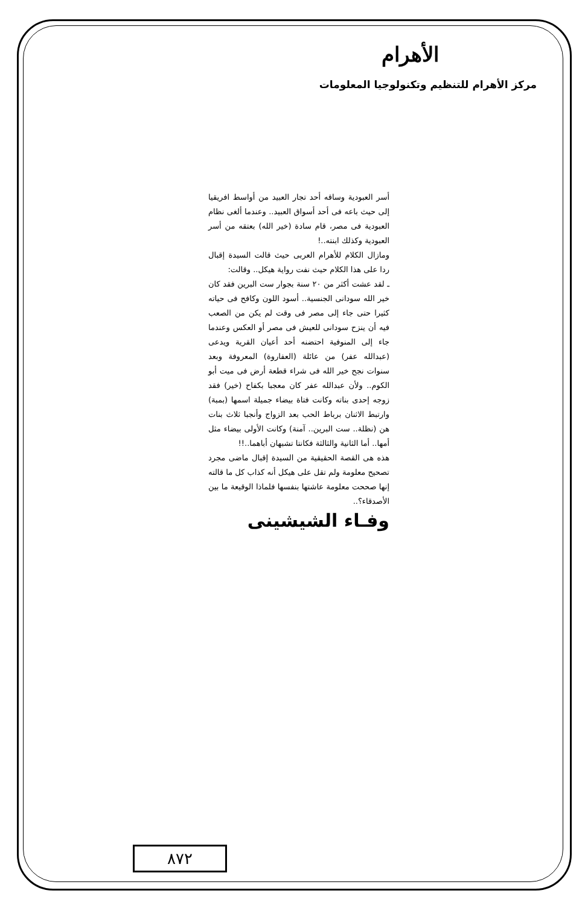الأهرام
مركز الأهرام للتنظيم وتكنولوجيا المعلومات
أسر العبودية وساقه أحد تجار العبيد من أواسط افريقيا إلى حيث باعه فى أحد أسواق العبيد.. وعندما ألغى نظام العبودية فى مصر، قام سادة (خير الله) بعتقه من أسر العبودية وكذلك ابنته..!
ومازال الكلام للأهرام العربى حيث قالت السيدة إقبال ردا على هذا الكلام حيث نفت رواية هيكل.. وقالت:
ـ لقد عشت أكثر من ٢٠ سنة بجوار ست البرين فقد كان خير الله سودانى الجنسية.. أسود اللون وكافح فى حياته كثيرا حتى جاء إلى مصر فى وقت لم يكن من الصعب فيه أن ينزح سودانى للعيش فى مصر أو العكس وعندما جاء إلى المنوفية احتضنه أحد أعيان القرية ويدعى (عبدالله عفر) من عائلة (العفاروة) المعروفة وبعد سنوات نجح خير الله فى شراء قطعة أرض فى ميت أبو الكوم.. ولأن عبدالله عفر كان معجبا بكفاح (خير) فقد زوجه إحدى بناته وكانت فتاة بيضاء جميلة اسمها (بمبة) وارتبط الاثنان برباط الحب بعد الزواج وأنجبا ثلاث بنات هن (نظلة.. ست البرين.. آمنة) وكانت الأولى بيضاء مثل أمها.. أما الثانية والثالثة فكانتا تشبهان أباهما..!!
هذه هى القصة الحقيقية من السيدة إقبال ماضى مجرد تصحيح معلومة ولم تقل على هيكل أنه كذاب كل ما قالته إنها صححت معلومة عاشتها بنفسها فلماذا الوقيعة ما بين الأصدقاء؟..
وفـاء الشيشينى
٨٧٢